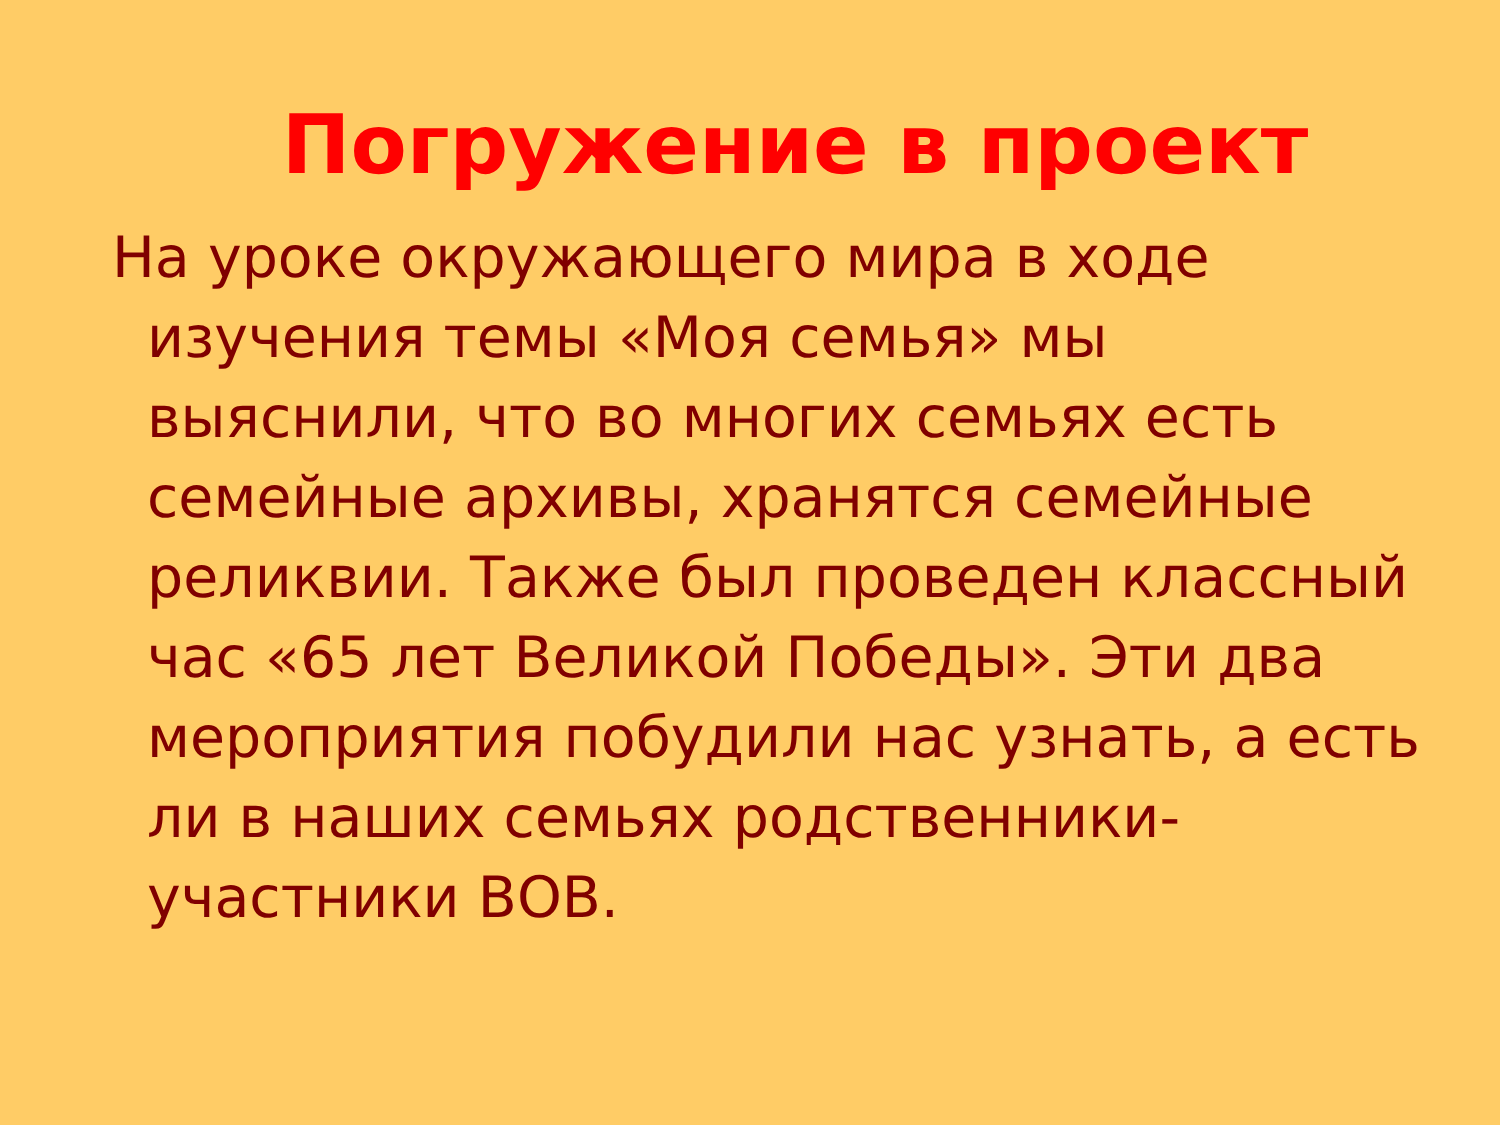Погружение в проект
На уроке окружающего мира в ходе изучения темы «Моя семья» мы выяснили, что во многих семьях есть семейные архивы, хранятся семейные реликвии. Также был проведен классный час «65 лет Великой Победы». Эти два мероприятия побудили нас узнать, а есть ли в наших семьях родственники- участники ВОВ.